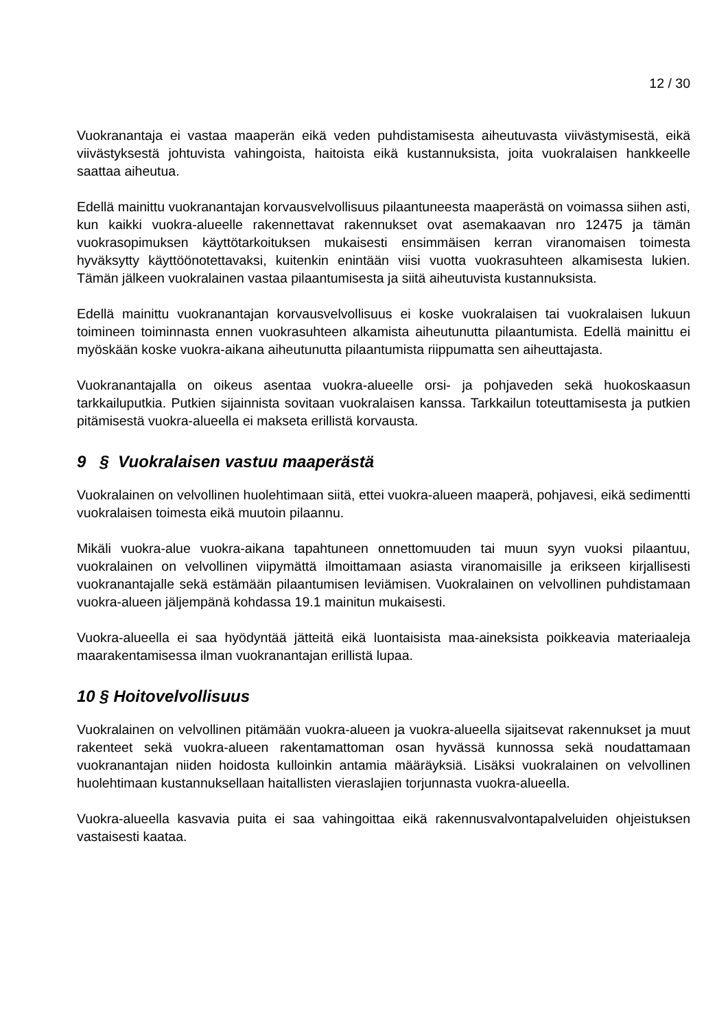12 / 30
Vuokranantaja ei vastaa maaperän eikä veden puhdistamisesta aiheutuvasta viivästymisestä, eikä viivästyksestä johtuvista vahingoista, haitoista eikä kustannuksista, joita vuokralaisen hankkeelle saattaa aiheutua.
Edellä mainittu vuokranantajan korvausvelvollisuus pilaantuneesta maaperästä on voimassa siihen asti, kun kaikki vuokra-alueelle rakennettavat rakennukset ovat asemakaavan nro 12475 ja tämän vuokrasopimuksen käyttötarkoituksen mukaisesti ensimmäisen kerran viranomaisen toimesta hyväksytty käyttöönotettavaksi, kuitenkin enintään viisi vuotta vuokrasuhteen alkamisesta lukien. Tämän jälkeen vuokralainen vastaa pilaantumisesta ja siitä aiheutuvista kustannuksista.
Edellä mainittu vuokranantajan korvausvelvollisuus ei koske vuokralaisen tai vuokralaisen lukuun toimineen toiminnasta ennen vuokrasuhteen alkamista aiheutunutta pilaantumista. Edellä mainittu ei myöskään koske vuokra-aikana aiheutunutta pilaantumista riippumatta sen aiheuttajasta.
Vuokranantajalla on oikeus asentaa vuokra-alueelle orsi- ja pohjaveden sekä huokoskaasun tarkkailuputkia. Putkien sijainnista sovitaan vuokralaisen kanssa. Tarkkailun toteuttamisesta ja putkien pitämisestä vuokra-alueella ei makseta erillistä korvausta.
9 § Vuokralaisen vastuu maaperästä
Vuokralainen on velvollinen huolehtimaan siitä, ettei vuokra-alueen maaperä, pohjavesi, eikä sedimentti vuokralaisen toimesta eikä muutoin pilaannu.
Mikäli vuokra-alue vuokra-aikana tapahtuneen onnettomuuden tai muun syyn vuoksi pilaantuu, vuokralainen on velvollinen viipymättä ilmoittamaan asiasta viranomaisille ja erikseen kirjallisesti vuokranantajalle sekä estämään pilaantumisen leviämisen. Vuokralainen on velvollinen puhdistamaan vuokra-alueen jäljempänä kohdassa 19.1 mainitun mukaisesti.
Vuokra-alueella ei saa hyödyntää jätteitä eikä luontaisista maa-aineksista poikkeavia materiaaleja maarakentamisessa ilman vuokranantajan erillistä lupaa.
10 § Hoitovelvollisuus
Vuokralainen on velvollinen pitämään vuokra-alueen ja vuokra-alueella sijaitsevat rakennukset ja muut rakenteet sekä vuokra-alueen rakentamattoman osan hyvässä kunnossa sekä noudattamaan vuokranantajan niiden hoidosta kulloinkin antamia määräyksiä. Lisäksi vuokralainen on velvollinen huolehtimaan kustannuksellaan haitallisten vieraslajien torjunnasta vuokra-alueella.
Vuokra-alueella kasvavia puita ei saa vahingoittaa eikä rakennusvalvontapalveluiden ohjeistuksen vastaisesti kaataa.